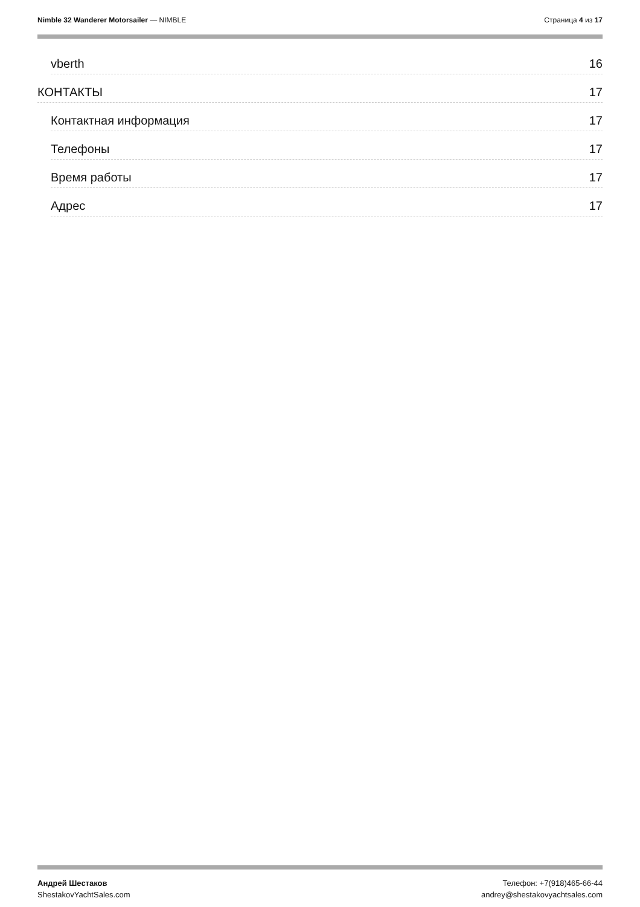Nimble 32 Wanderer Motorsailer — NIMBLE
Страница 4 из 17
vberth 16
КОНТАКТЫ 17
Контактная информация 17
Телефоны 17
Время работы 17
Адрес 17
Андрей Шестаков
ShestakovYachtSales.com
Телефон: +7(918)465-66-44
andrey@shestakovyachtsales.com